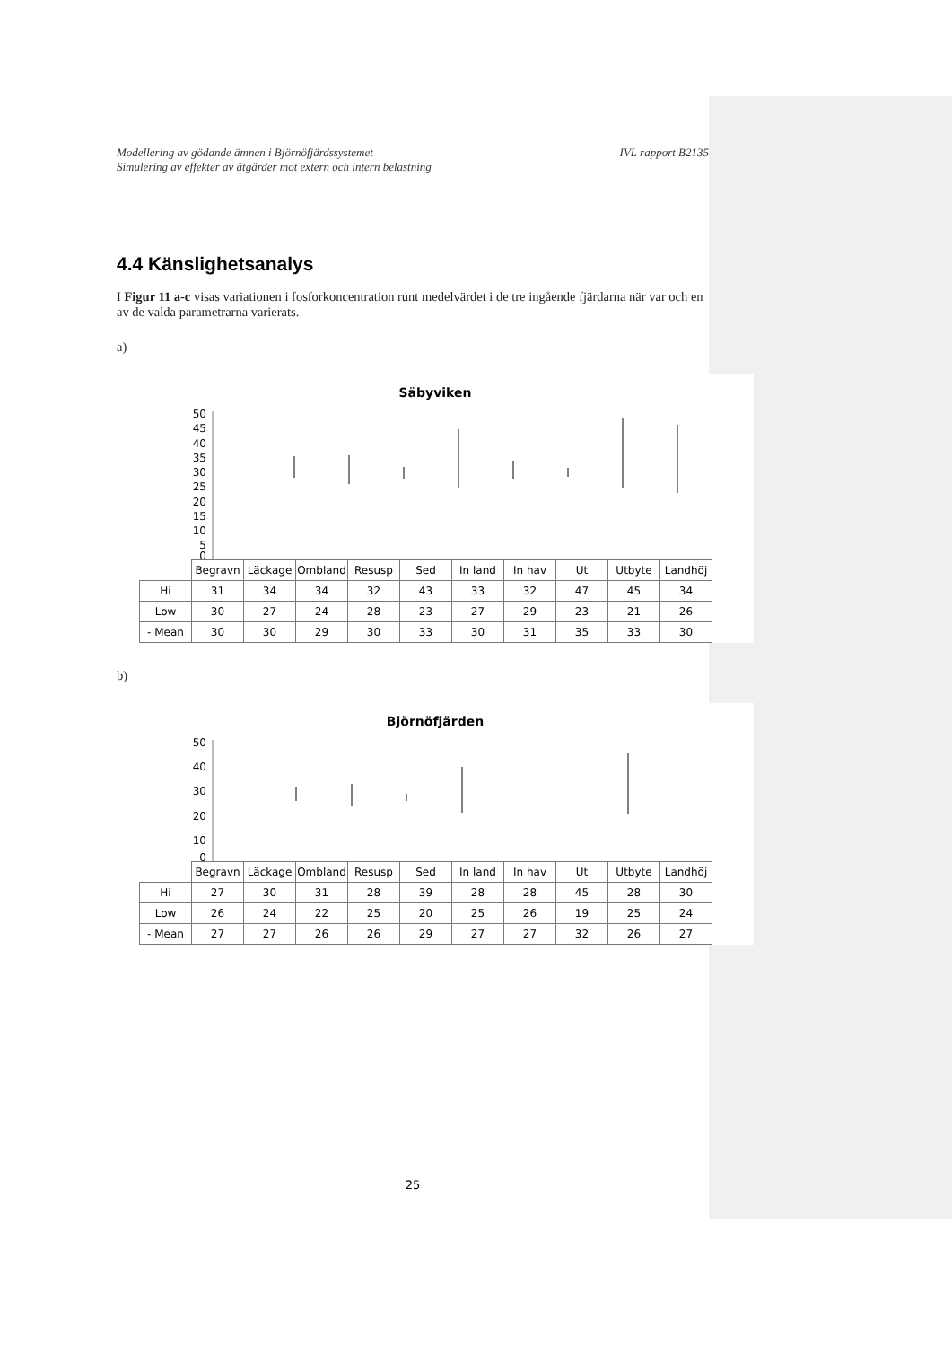Modellering av gödande ämnen i Björnöfjärdssystemet
Simulering av effekter av åtgärder mot extern och intern belastning
IVL rapport B2135
4.4 Känslighetsanalys
I Figur 11 a-c visas variationen i fosforkoncentration runt medelvärdet i de tre ingående fjärdarna när var och en av de valda parametrarna varierats.
a)
Säbyviken
50
45
40
35
30
25
20
15
10
5
0
| | Begravn | Läckage | Ombland | Resusp | Sed | In land | In hav | Ut | Utbyte | Landhöj |
| --- | --- | --- | --- | --- | --- | --- | --- | --- | --- | --- |
| Hi | 31 | 34 | 34 | 32 | 43 | 33 | 32 | 47 | 45 | 34 |
| Low | 30 | 27 | 24 | 28 | 23 | 27 | 29 | 23 | 21 | 26 |
| - Mean | 30 | 30 | 29 | 30 | 33 | 30 | 31 | 35 | 33 | 30 |
b)
Björnöfjärden
50
40
30
20
10
0
| | Begravn | Läckage | Ombland | Resusp | Sed | In land | In hav | Ut | Utbyte | Landhöj |
| --- | --- | --- | --- | --- | --- | --- | --- | --- | --- | --- |
| Hi | 27 | 30 | 31 | 28 | 39 | 28 | 28 | 45 | 28 | 30 |
| Low | 26 | 24 | 22 | 25 | 20 | 25 | 26 | 19 | 25 | 24 |
| - Mean | 27 | 27 | 26 | 26 | 29 | 27 | 27 | 32 | 26 | 27 |
25